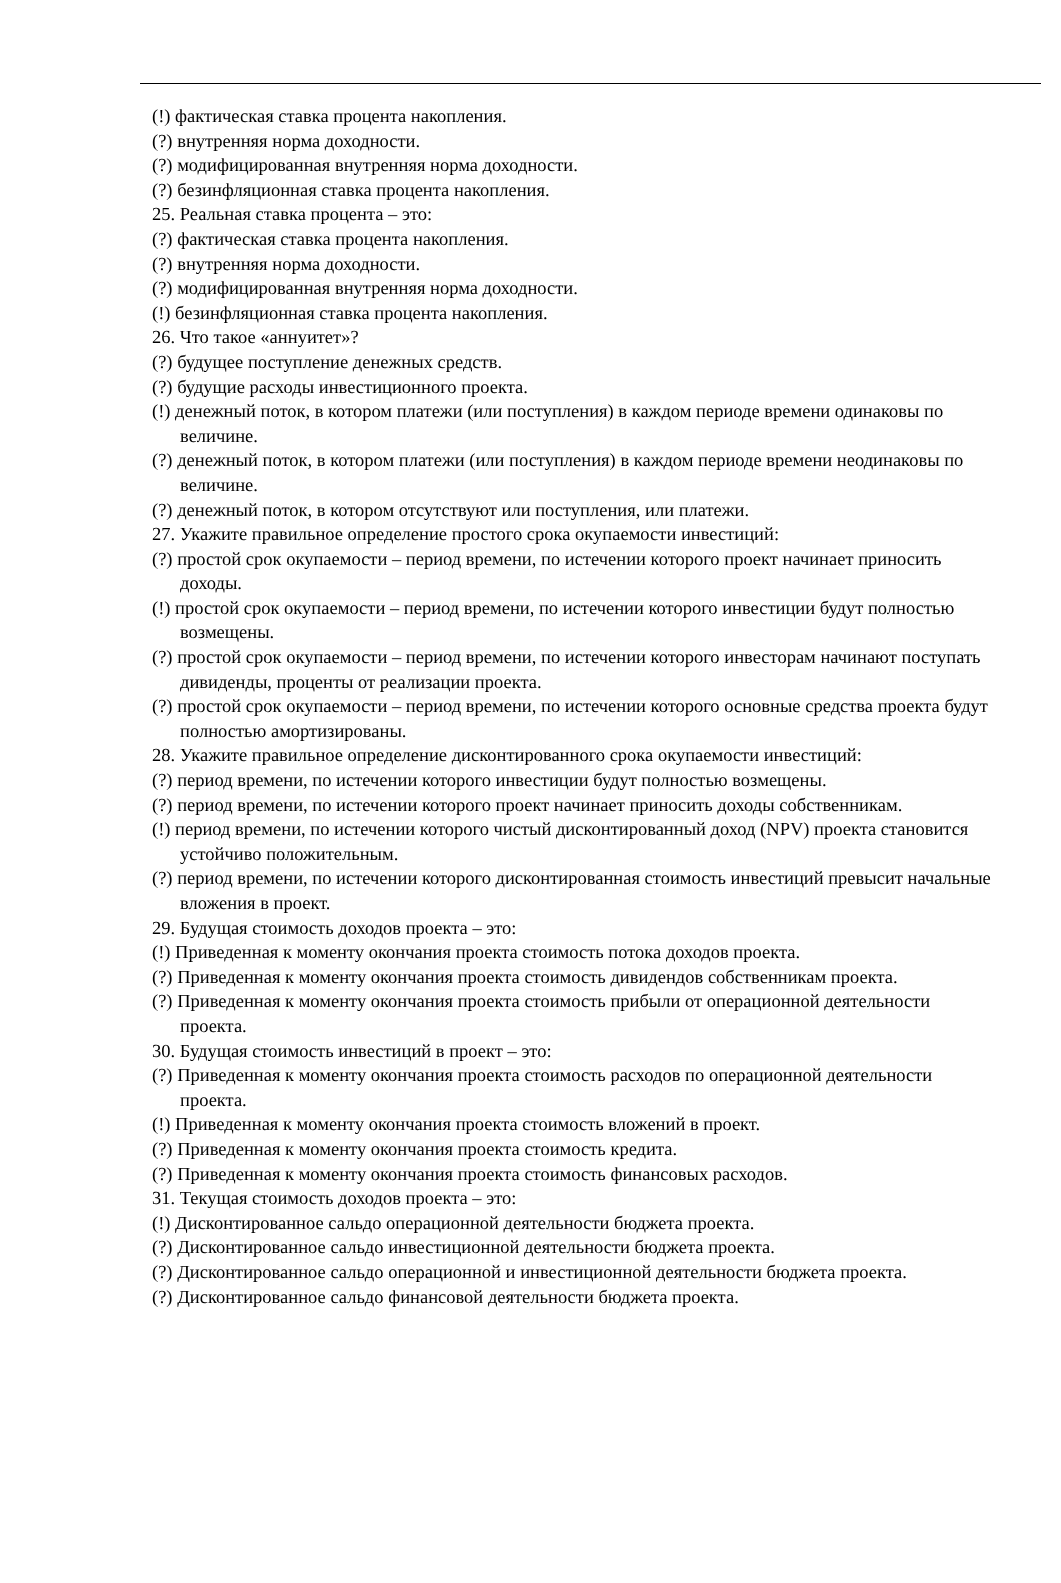(!) фактическая ставка процента накопления.
(?) внутренняя норма доходности.
(?) модифицированная внутренняя норма доходности.
(?) безинфляционная ставка процента накопления.
25. Реальная ставка процента – это:
(?) фактическая ставка процента накопления.
(?) внутренняя норма доходности.
(?) модифицированная внутренняя норма доходности.
(!) безинфляционная ставка процента накопления.
26. Что такое «аннуитет»?
(?) будущее поступление денежных средств.
(?) будущие расходы инвестиционного проекта.
(!) денежный поток, в котором платежи (или поступления) в каждом периоде времени одинаковы по величине.
(?) денежный поток, в котором платежи (или поступления) в каждом периоде времени неодинаковы по величине.
(?) денежный поток, в котором отсутствуют или поступления, или платежи.
27. Укажите правильное определение простого срока окупаемости инвестиций:
(?) простой срок окупаемости – период времени, по истечении которого проект начинает приносить доходы.
(!) простой срок окупаемости – период времени, по истечении которого инвестиции будут полностью возмещены.
(?) простой срок окупаемости – период времени, по истечении которого инвесторам начинают поступать дивиденды, проценты от реализации проекта.
(?) простой срок окупаемости – период времени, по истечении которого основные средства проекта будут полностью амортизированы.
28. Укажите правильное определение дисконтированного срока окупаемости инвестиций:
(?) период времени, по истечении которого инвестиции будут полностью возмещены.
(?) период времени, по истечении которого проект начинает приносить доходы собственникам.
(!) период времени, по истечении которого чистый дисконтированный доход (NPV) проекта становится устойчиво положительным.
(?) период времени, по истечении которого дисконтированная стоимость инвестиций превысит начальные вложения в проект.
29. Будущая стоимость доходов проекта – это:
(!) Приведенная к моменту окончания проекта стоимость потока доходов проекта.
(?) Приведенная к моменту окончания проекта стоимость дивидендов собственникам проекта.
(?) Приведенная к моменту окончания проекта стоимость прибыли от операционной деятельности проекта.
30. Будущая стоимость инвестиций в проект – это:
(?) Приведенная к моменту окончания проекта стоимость расходов по операционной деятельности проекта.
(!) Приведенная к моменту окончания проекта стоимость вложений в проект.
(?) Приведенная к моменту окончания проекта стоимость кредита.
(?) Приведенная к моменту окончания проекта стоимость финансовых расходов.
31. Текущая стоимость доходов проекта – это:
(!) Дисконтированное сальдо операционной деятельности бюджета проекта.
(?) Дисконтированное сальдо инвестиционной деятельности бюджета проекта.
(?) Дисконтированное сальдо операционной и инвестиционной деятельности бюджета проекта.
(?) Дисконтированное сальдо финансовой деятельности бюджета проекта.